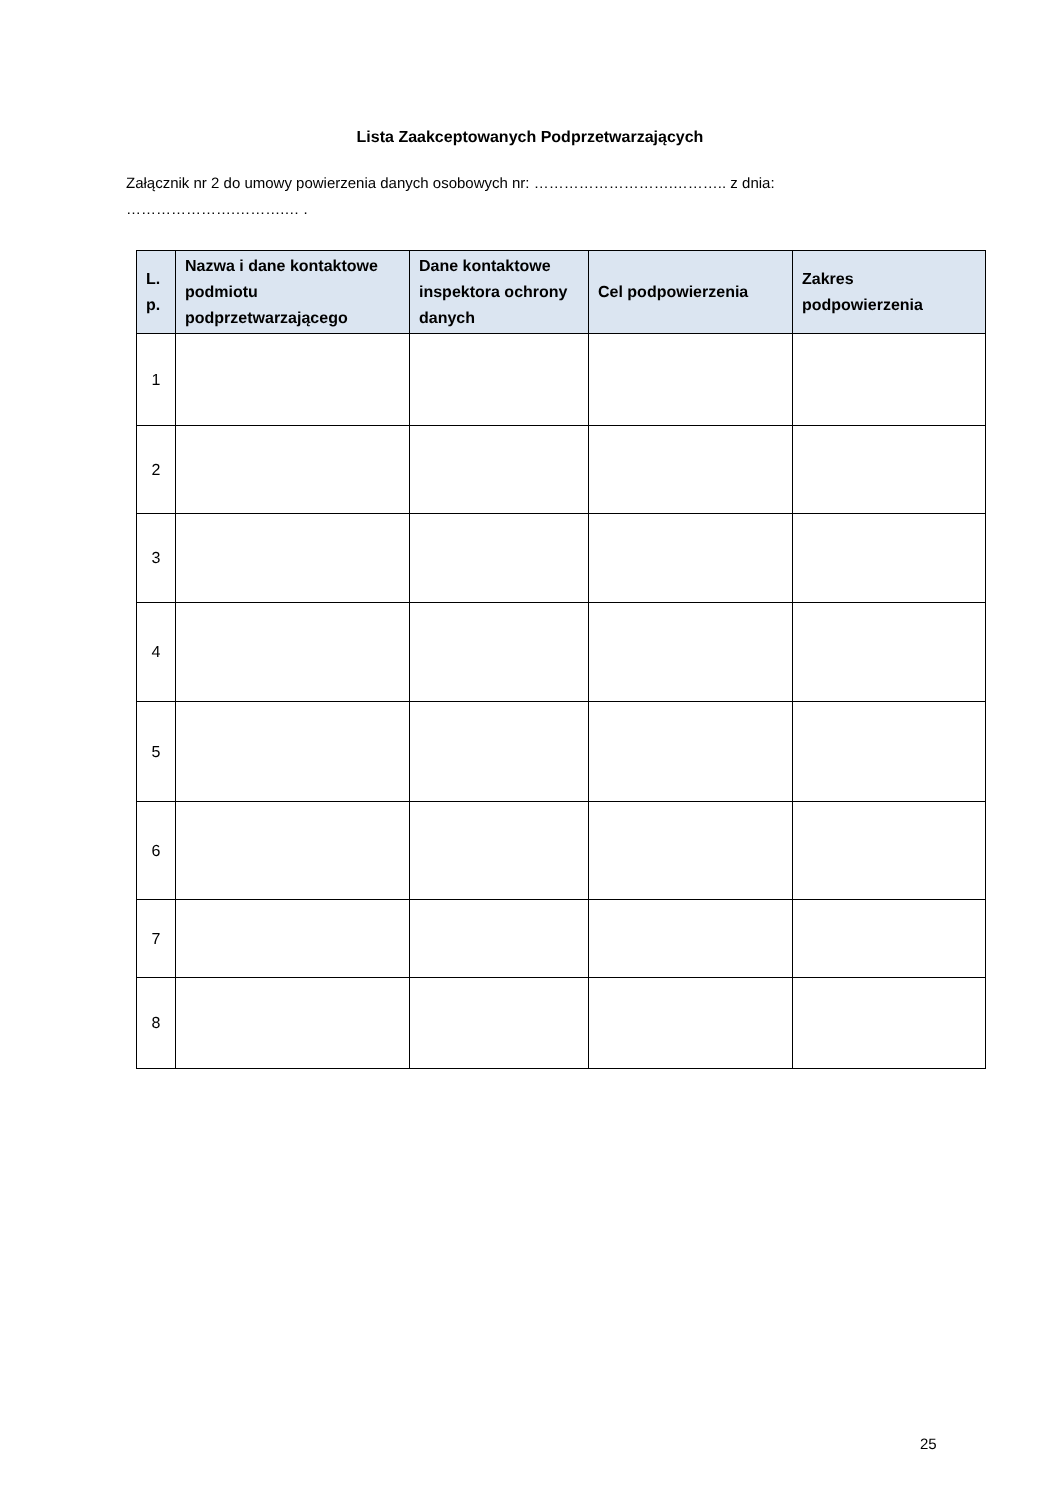Lista Zaakceptowanych Podprzetwarzających
Załącznik nr 2 do umowy powierzenia danych osobowych nr: ……………………….……….. z dnia: ………………….……….… .
| L. p. | Nazwa i dane kontaktowe podmiotu podprzetwarzającego | Dane kontaktowe inspektora ochrony danych | Cel podpowierzenia | Zakres podpowierzenia |
| --- | --- | --- | --- | --- |
| 1 | | | | |
| 2 | | | | |
| 3 | | | | |
| 4 | | | | |
| 5 | | | | |
| 6 | | | | |
| 7 | | | | |
| 8 | | | | |
25